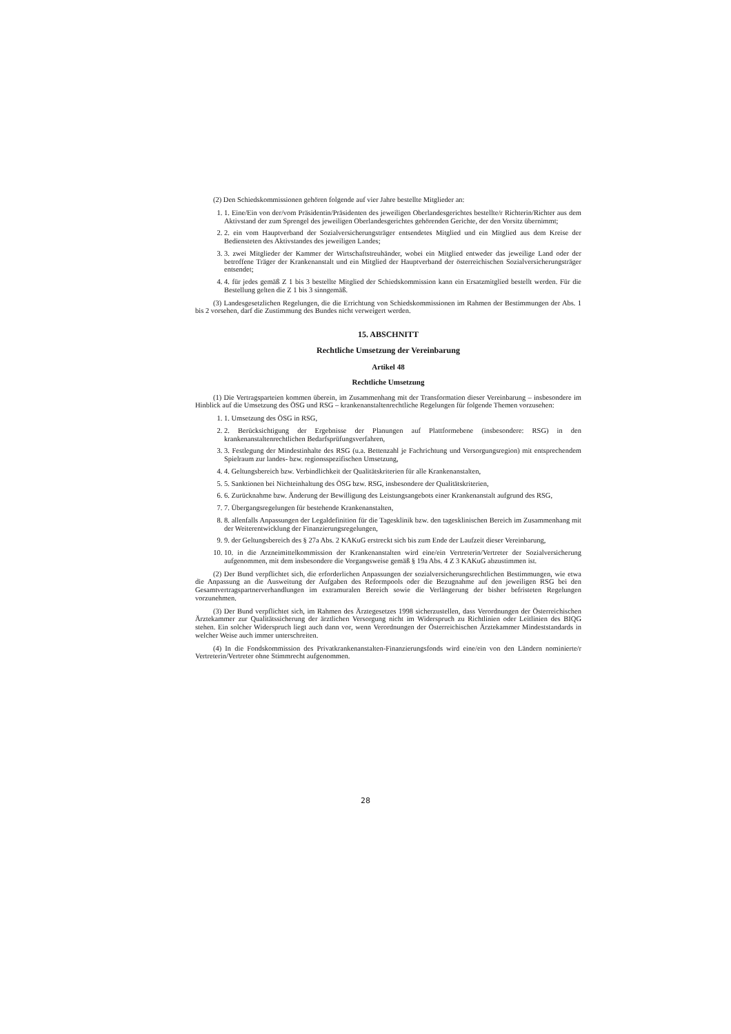(2) Den Schiedskommissionen gehören folgende auf vier Jahre bestellte Mitglieder an:
1. 1. Eine/Ein von der/vom Präsidentin/Präsidenten des jeweiligen Oberlandesgerichtes bestellte/r Richterin/Richter aus dem Aktivstand der zum Sprengel des jeweiligen Oberlandesgerichtes gehörenden Gerichte, der den Vorsitz übernimmt;
2. 2. ein vom Hauptverband der Sozialversicherungsträger entsendetes Mitglied und ein Mitglied aus dem Kreise der Bediensteten des Aktivstandes des jeweiligen Landes;
3. 3. zwei Mitglieder der Kammer der Wirtschaftstreuhänder, wobei ein Mitglied entweder das jeweilige Land oder der betroffene Träger der Krankenanstalt und ein Mitglied der Hauptverband der österreichischen Sozialversicherungsträger entsendet;
4. 4. für jedes gemäß Z 1 bis 3 bestellte Mitglied der Schiedskommission kann ein Ersatzmitglied bestellt werden. Für die Bestellung gelten die Z 1 bis 3 sinngemäß.
(3) Landesgesetzlichen Regelungen, die die Errichtung von Schiedskommissionen im Rahmen der Bestimmungen der Abs. 1 bis 2 vorsehen, darf die Zustimmung des Bundes nicht verweigert werden.
15. ABSCHNITT
Rechtliche Umsetzung der Vereinbarung
Artikel 48
Rechtliche Umsetzung
(1) Die Vertragsparteien kommen überein, im Zusammenhang mit der Transformation dieser Vereinbarung – insbesondere im Hinblick auf die Umsetzung des ÖSG und RSG – krankenanstaltenrechtliche Regelungen für folgende Themen vorzusehen:
1. 1. Umsetzung des ÖSG in RSG,
2. 2. Berücksichtigung der Ergebnisse der Planungen auf Plattformebene (insbesondere: RSG) in den krankenanstaltenrechtlichen Bedarfsprüfungsverfahren,
3. 3. Festlegung der Mindestinhalte des RSG (u.a. Bettenzahl je Fachrichtung und Versorgungsregion) mit entsprechendem Spielraum zur landes- bzw. regionsspezifischen Umsetzung,
4. 4. Geltungsbereich bzw. Verbindlichkeit der Qualitätskriterien für alle Krankenanstalten,
5. 5. Sanktionen bei Nichteinhaltung des ÖSG bzw. RSG, insbesondere der Qualitätskriterien,
6. 6. Zurücknahme bzw. Änderung der Bewilligung des Leistungsangebots einer Krankenanstalt aufgrund des RSG,
7. 7. Übergangsregelungen für bestehende Krankenanstalten,
8. 8. allenfalls Anpassungen der Legaldefinition für die Tagesklinik bzw. den tagesklinischen Bereich im Zusammenhang mit der Weiterentwicklung der Finanzierungsregelungen,
9. 9. der Geltungsbereich des § 27a Abs. 2 KAKuG erstreckt sich bis zum Ende der Laufzeit dieser Vereinbarung,
10. 10. in die Arzneimittelkommission der Krankenanstalten wird eine/ein Vertreterin/Vertreter der Sozialversicherung aufgenommen, mit dem insbesondere die Vorgangsweise gemäß § 19a Abs. 4 Z 3 KAKuG abzustimmen ist.
(2) Der Bund verpflichtet sich, die erforderlichen Anpassungen der sozialversicherungsrechtlichen Bestimmungen, wie etwa die Anpassung an die Ausweitung der Aufgaben des Reformpools oder die Bezugnahme auf den jeweiligen RSG bei den Gesamtvertragspartnerverhandlungen im extramuralen Bereich sowie die Verlängerung der bisher befristeten Regelungen vorzunehmen.
(3) Der Bund verpflichtet sich, im Rahmen des Ärztegesetzes 1998 sicherzustellen, dass Verordnungen der Österreichischen Ärztekammer zur Qualitätssicherung der ärztlichen Versorgung nicht im Widerspruch zu Richtlinien oder Leitlinien des BIQG stehen. Ein solcher Widerspruch liegt auch dann vor, wenn Verordnungen der Österreichischen Ärztekammer Mindeststandards in welcher Weise auch immer unterschreiten.
(4) In die Fondskommission des Privatkrankenanstalten-Finanzierungsfonds wird eine/ein von den Ländern nominierte/r Vertreterin/Vertreter ohne Stimmrecht aufgenommen.
28